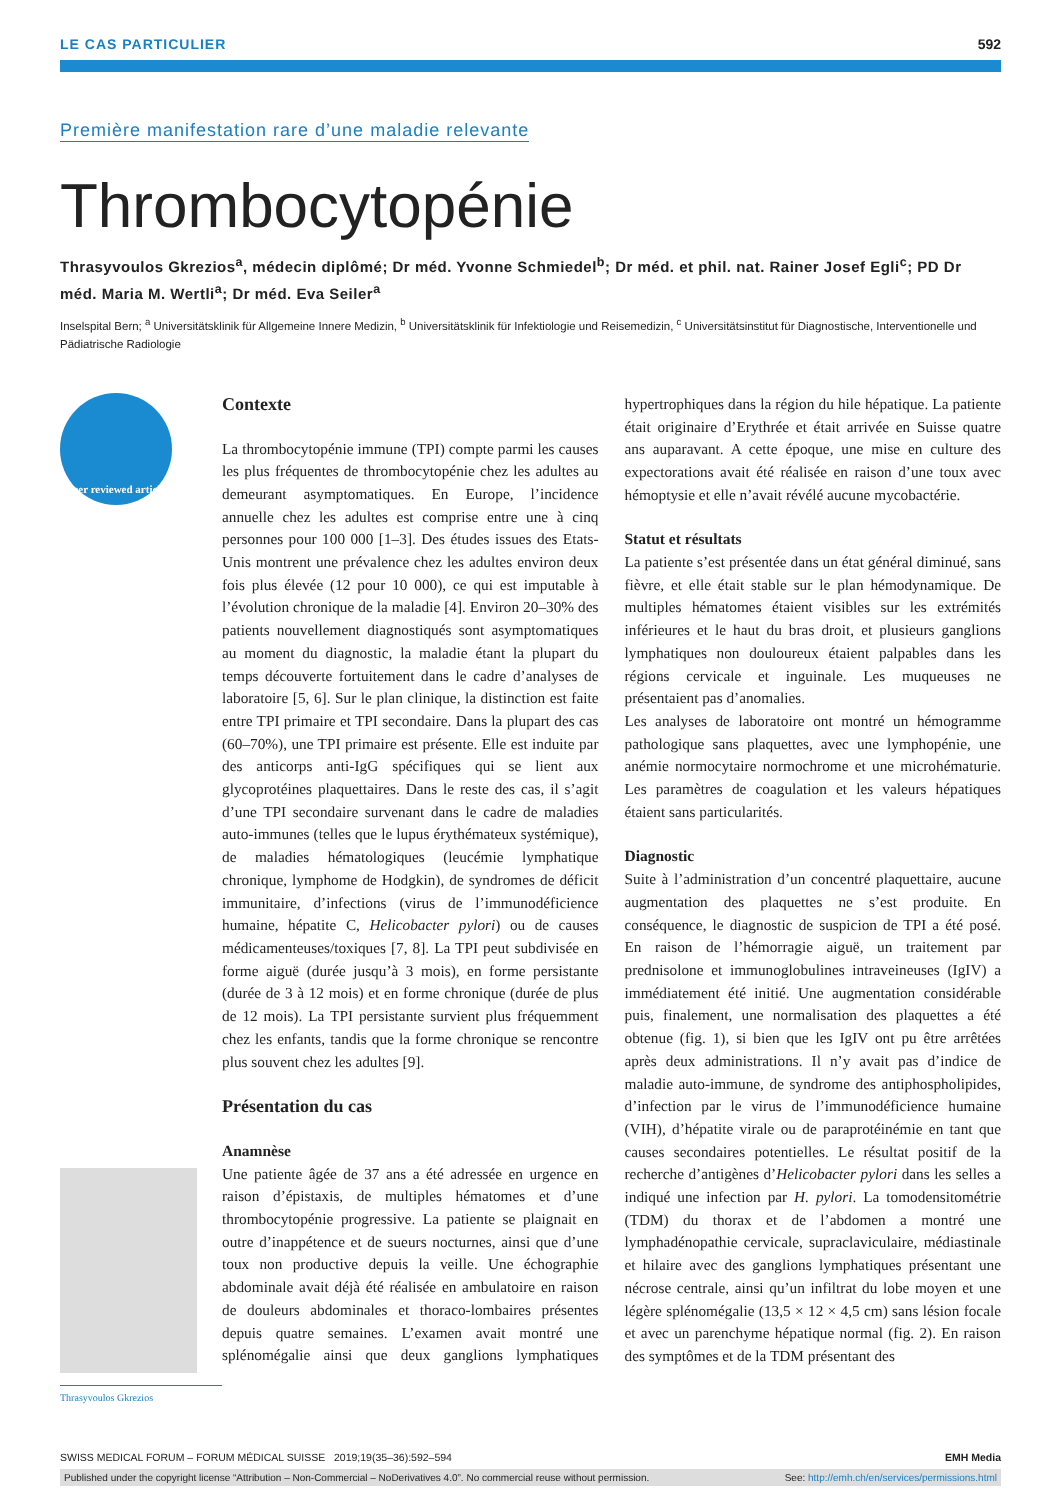LE CAS PARTICULIER 592
Première manifestation rare d’une maladie relevante
Thrombocytopénie
Thrasyvoulos Gkrezios<sup>a</sup>, médecin diplômé; Dr méd. Yvonne Schmiedel<sup>b</sup>; Dr méd. et phil. nat. Rainer Josef Egli<sup>c</sup>; PD Dr méd. Maria M. Wertli<sup>a</sup>; Dr méd. Eva Seiler<sup>a</sup>
Inselspital Bern; <sup>a</sup> Universitätsklinik für Allgemeine Innere Medizin, <sup>b</sup> Universitätsklinik für Infektiologie und Reisemedizin, <sup>c</sup> Universitätsinstitut für Diagnostische, Interventionelle und Pädiatrische Radiologie
Peer reviewed article
Thrasyvoulos Gkrezios
Contexte
La thrombocytopénie immune (TPI) compte parmi les causes les plus fréquentes de thrombocytopénie chez les adultes au demeurant asymptomatiques. En Europe, l’incidence annuelle chez les adultes est comprise entre une à cinq personnes pour 100 000 [1–3]. Des études issues des Etats-Unis montrent une prévalence chez les adultes environ deux fois plus élevée (12 pour 10 000), ce qui est imputable à l’évolution chronique de la maladie [4]. Environ 20–30% des patients nouvellement diagnostiqués sont asymptomatiques au moment du diagnostic, la maladie étant la plupart du temps découverte fortuitement dans le cadre d’analyses de laboratoire [5, 6]. Sur le plan clinique, la distinction est faite entre TPI primaire et TPI secondaire. Dans la plupart des cas (60–70%), une TPI primaire est présente. Elle est induite par des anticorps anti-IgG spécifiques qui se lient aux glycoprotéines plaquettaires. Dans le reste des cas, il s’agit d’une TPI secondaire survenant dans le cadre de maladies auto-immunes (telles que le lupus érythémateux systémique), de maladies hématologiques (leucémie lymphatique chronique, lymphome de Hodgkin), de syndromes de déficit immunitaire, d’infections (virus de l’immunodéficience humaine, hépatite C, Helicobacter pylori) ou de causes médicamenteuses/toxiques [7, 8]. La TPI peut subdivisée en forme aiguë (durée jusqu’à 3 mois), en forme persistante (durée de 3 à 12 mois) et en forme chronique (durée de plus de 12 mois). La TPI persistante survient plus fréquemment chez les enfants, tandis que la forme chronique se rencontre plus souvent chez les adultes [9].
Présentation du cas
Anamnèse
Une patiente âgée de 37 ans a été adressée en urgence en raison d’épistaxis, de multiples hématomes et d’une thrombocytopénie progressive. La patiente se plaignait en outre d’inappétence et de sueurs nocturnes, ainsi que d’une toux non productive depuis la veille. Une échographie abdominale avait déjà été réalisée en ambulatoire en raison de douleurs abdominales et thoraco-lombaires présentes depuis quatre semaines. L’examen avait montré une splénomégalie ainsi que deux ganglions lymphatiques hypertrophiques dans la région du hile hépatique. La patiente était originaire d’Erythrée et était arrivée en Suisse quatre ans auparavant. A cette époque, une mise en culture des expectorations avait été réalisée en raison d’une toux avec hémoptysie et elle n’avait révélé aucune mycobactérie.
Statut et résultats
La patiente s’est présentée dans un état général diminué, sans fièvre, et elle était stable sur le plan hémodynamique. De multiples hématomes étaient visibles sur les extrémités inférieures et le haut du bras droit, et plusieurs ganglions lymphatiques non douloureux étaient palpables dans les régions cervicale et inguinale. Les muqueuses ne présentaient pas d’anomalies.
Les analyses de laboratoire ont montré un hémogramme pathologique sans plaquettes, avec une lymphopénie, une anémie normocytaire normochrome et une microhématurie. Les paramètres de coagulation et les valeurs hépatiques étaient sans particularités.
Diagnostic
Suite à l’administration d’un concentré plaquettaire, aucune augmentation des plaquettes ne s’est produite. En conséquence, le diagnostic de suspicion de TPI a été posé. En raison de l’hémorragie aiguë, un traitement par prednisolone et immunoglobulines intraveineuses (IgIV) a immédiatement été initié. Une augmentation considérable puis, finalement, une normalisation des plaquettes a été obtenue (fig. 1), si bien que les IgIV ont pu être arrêtées après deux administrations. Il n’y avait pas d’indice de maladie auto-immune, de syndrome des antiphospholipides, d’infection par le virus de l’immunodéficience humaine (VIH), d’hépatite virale ou de paraprotéinémie en tant que causes secondaires potentielles. Le résultat positif de la recherche d’antigènes d’Helicobacter pylori dans les selles a indiqué une infection par H. pylori. La tomodensitométrie (TDM) du thorax et de l’abdomen a montré une lymphadénopathie cervicale, supraclaviculaire, médiastinale et hilaire avec des ganglions lymphatiques présentant une nécrose centrale, ainsi qu’un infiltrat du lobe moyen et une légère splénomégalie (13,5 × 12 × 4,5 cm) sans lésion focale et avec un parenchyme hépatique normal (fig. 2). En raison des symptômes et de la TDM présentant des
SWISS MEDICAL FORUM – FORUM MÉDICAL SUISSE 2019;19(35–36):592–594 EMH Media
Published under the copyright license “Attribution – Non-Commercial – NoDerivatives 4.0”. No commercial reuse without permission. See: http://emh.ch/en/services/permissions.html